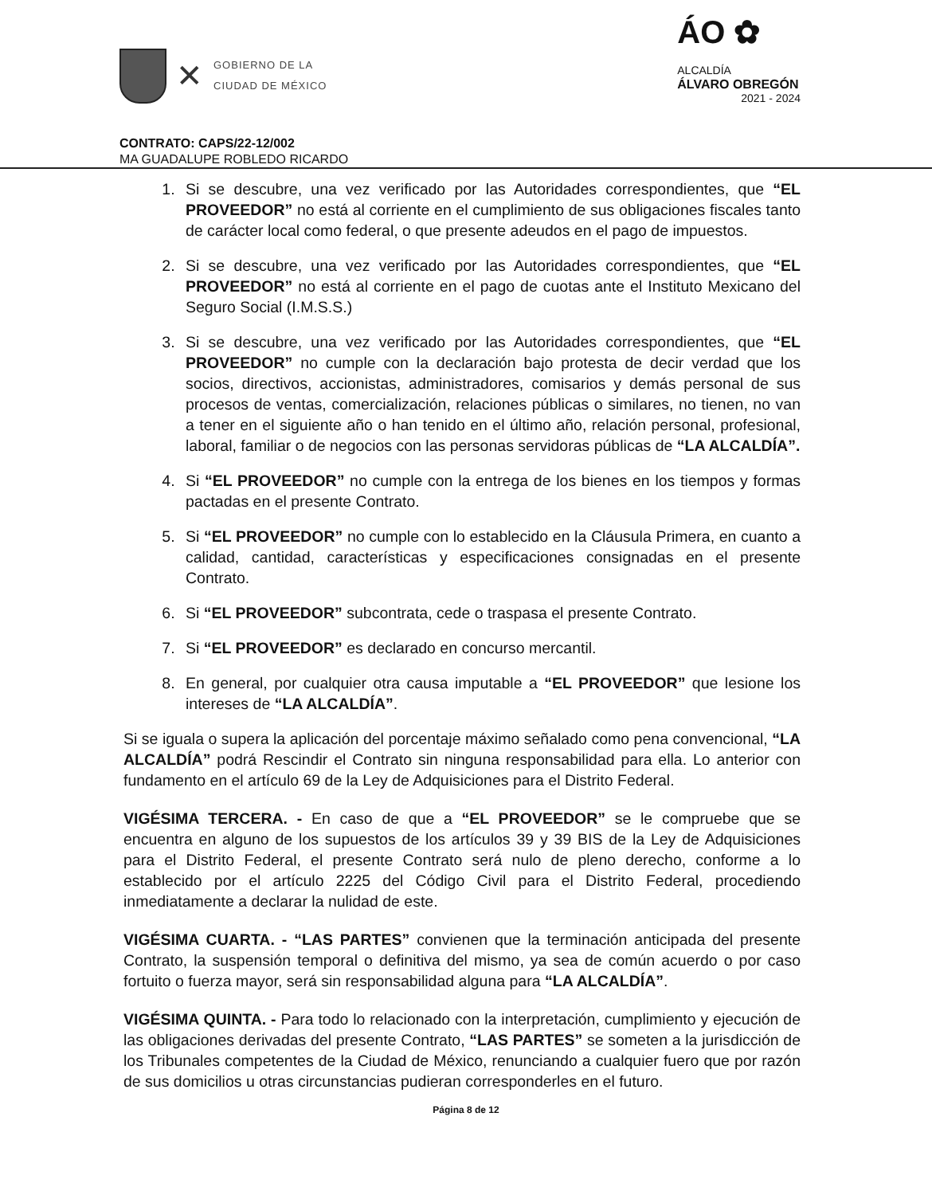✕
GOBIERNO DE LA
CIUDAD DE MÉXICO
ÁO ✿
ALCALDÍA
ÁLVARO OBREGÓN
2021 - 2024
CONTRATO: CAPS/22-12/002
MA GUADALUPE ROBLEDO RICARDO
1. Si se descubre, una vez verificado por las Autoridades correspondientes, que “EL PROVEEDOR” no está al corriente en el cumplimiento de sus obligaciones fiscales tanto de carácter local como federal, o que presente adeudos en el pago de impuestos.
2. Si se descubre, una vez verificado por las Autoridades correspondientes, que “EL PROVEEDOR” no está al corriente en el pago de cuotas ante el Instituto Mexicano del Seguro Social (I.M.S.S.)
3. Si se descubre, una vez verificado por las Autoridades correspondientes, que “EL PROVEEDOR” no cumple con la declaración bajo protesta de decir verdad que los socios, directivos, accionistas, administradores, comisarios y demás personal de sus procesos de ventas, comercialización, relaciones públicas o similares, no tienen, no van a tener en el siguiente año o han tenido en el último año, relación personal, profesional, laboral, familiar o de negocios con las personas servidoras públicas de “LA ALCALDÍA”.
4. Si “EL PROVEEDOR” no cumple con la entrega de los bienes en los tiempos y formas pactadas en el presente Contrato.
5. Si “EL PROVEEDOR” no cumple con lo establecido en la Cláusula Primera, en cuanto a calidad, cantidad, características y especificaciones consignadas en el presente Contrato.
6. Si “EL PROVEEDOR” subcontrata, cede o traspasa el presente Contrato.
7. Si “EL PROVEEDOR” es declarado en concurso mercantil.
8. En general, por cualquier otra causa imputable a “EL PROVEEDOR” que lesione los intereses de “LA ALCALDÍA”.
Si se iguala o supera la aplicación del porcentaje máximo señalado como pena convencional, “LA ALCALDÍA” podrá Rescindir el Contrato sin ninguna responsabilidad para ella. Lo anterior con fundamento en el artículo 69 de la Ley de Adquisiciones para el Distrito Federal.
VIGÉSIMA TERCERA. - En caso de que a “EL PROVEEDOR” se le compruebe que se encuentra en alguno de los supuestos de los artículos 39 y 39 BIS de la Ley de Adquisiciones para el Distrito Federal, el presente Contrato será nulo de pleno derecho, conforme a lo establecido por el artículo 2225 del Código Civil para el Distrito Federal, procediendo inmediatamente a declarar la nulidad de este.
VIGÉSIMA CUARTA. - “LAS PARTES” convienen que la terminación anticipada del presente Contrato, la suspensión temporal o definitiva del mismo, ya sea de común acuerdo o por caso fortuito o fuerza mayor, será sin responsabilidad alguna para “LA ALCALDÍA”.
VIGÉSIMA QUINTA. - Para todo lo relacionado con la interpretación, cumplimiento y ejecución de las obligaciones derivadas del presente Contrato, “LAS PARTES” se someten a la jurisdicción de los Tribunales competentes de la Ciudad de México, renunciando a cualquier fuero que por razón de sus domicilios u otras circunstancias pudieran corresponderles en el futuro.
Página 8 de 12